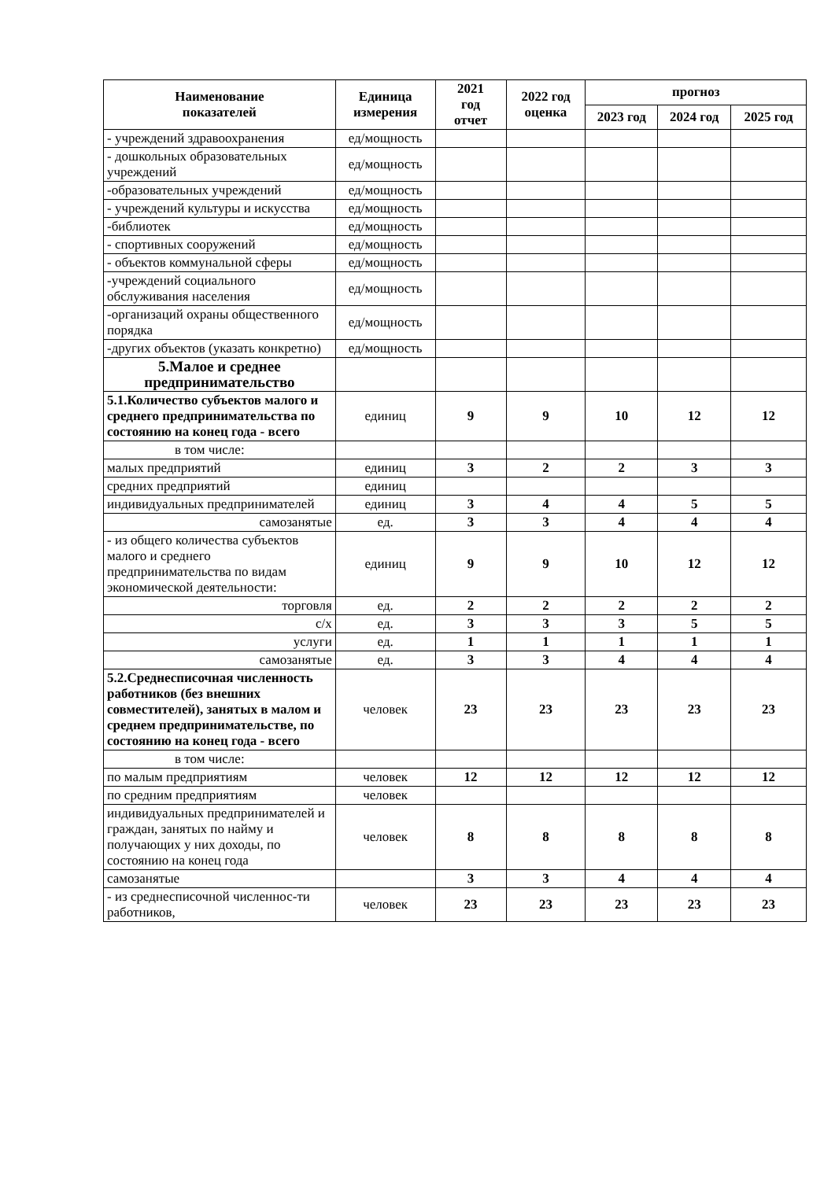| Наименование показателей | Единица измерения | 2021 год отчет | 2022 год оценка | прогноз | | |
| --- | --- | --- | --- | --- | --- | --- |
| | | | | 2023 год | 2024 год | 2025 год |
| - учреждений здравоохранения | ед/мощность | | | | | |
| - дошкольных образовательных учреждений | ед/мощность | | | | | |
| -образовательных учреждений | ед/мощность | | | | | |
| - учреждений культуры и искусства | ед/мощность | | | | | |
| -библиотек | ед/мощность | | | | | |
| - спортивных сооружений | ед/мощность | | | | | |
| - объектов коммунальной сферы | ед/мощность | | | | | |
| -учреждений социального обслуживания населения | ед/мощность | | | | | |
| -организаций охраны общественного порядка | ед/мощность | | | | | |
| -других объектов (указать конкретно) | ед/мощность | | | | | |
| 5.Малое и среднее предпринимательство | | | | | | |
| 5.1.Количество субъектов малого и среднего предпринимательства по состоянию на конец года - всего | единиц | 9 | 9 | 10 | 12 | 12 |
| в том числе: | | | | | | |
| малых предприятий | единиц | 3 | 2 | 2 | 3 | 3 |
| средних предприятий | единиц | | | | | |
| индивидуальных предпринимателей | единиц | 3 | 4 | 4 | 5 | 5 |
| самозанятые | ед. | 3 | 3 | 4 | 4 | 4 |
| - из общего количества субъектов малого и среднего предпринимательства по видам экономической деятельности: | единиц | 9 | 9 | 10 | 12 | 12 |
| торговля | ед. | 2 | 2 | 2 | 2 | 2 |
| с/х | ед. | 3 | 3 | 3 | 5 | 5 |
| услуги | ед. | 1 | 1 | 1 | 1 | 1 |
| самозанятые | ед. | 3 | 3 | 4 | 4 | 4 |
| 5.2.Среднесписочная численность работников (без внешних совместителей), занятых в малом и среднем предпринимательстве, по состоянию на конец года - всего | человек | 23 | 23 | 23 | 23 | 23 |
| в том числе: | | | | | | |
| по малым предприятиям | человек | 12 | 12 | 12 | 12 | 12 |
| по средним предприятиям | человек | | | | | |
| индивидуальных предпринимателей и граждан, занятых по найму и получающих у них доходы, по состоянию на конец года | человек | 8 | 8 | 8 | 8 | 8 |
| самозанятые | | 3 | 3 | 4 | 4 | 4 |
| - из среднесписочной численнос-ти работников, | человек | 23 | 23 | 23 | 23 | 23 |